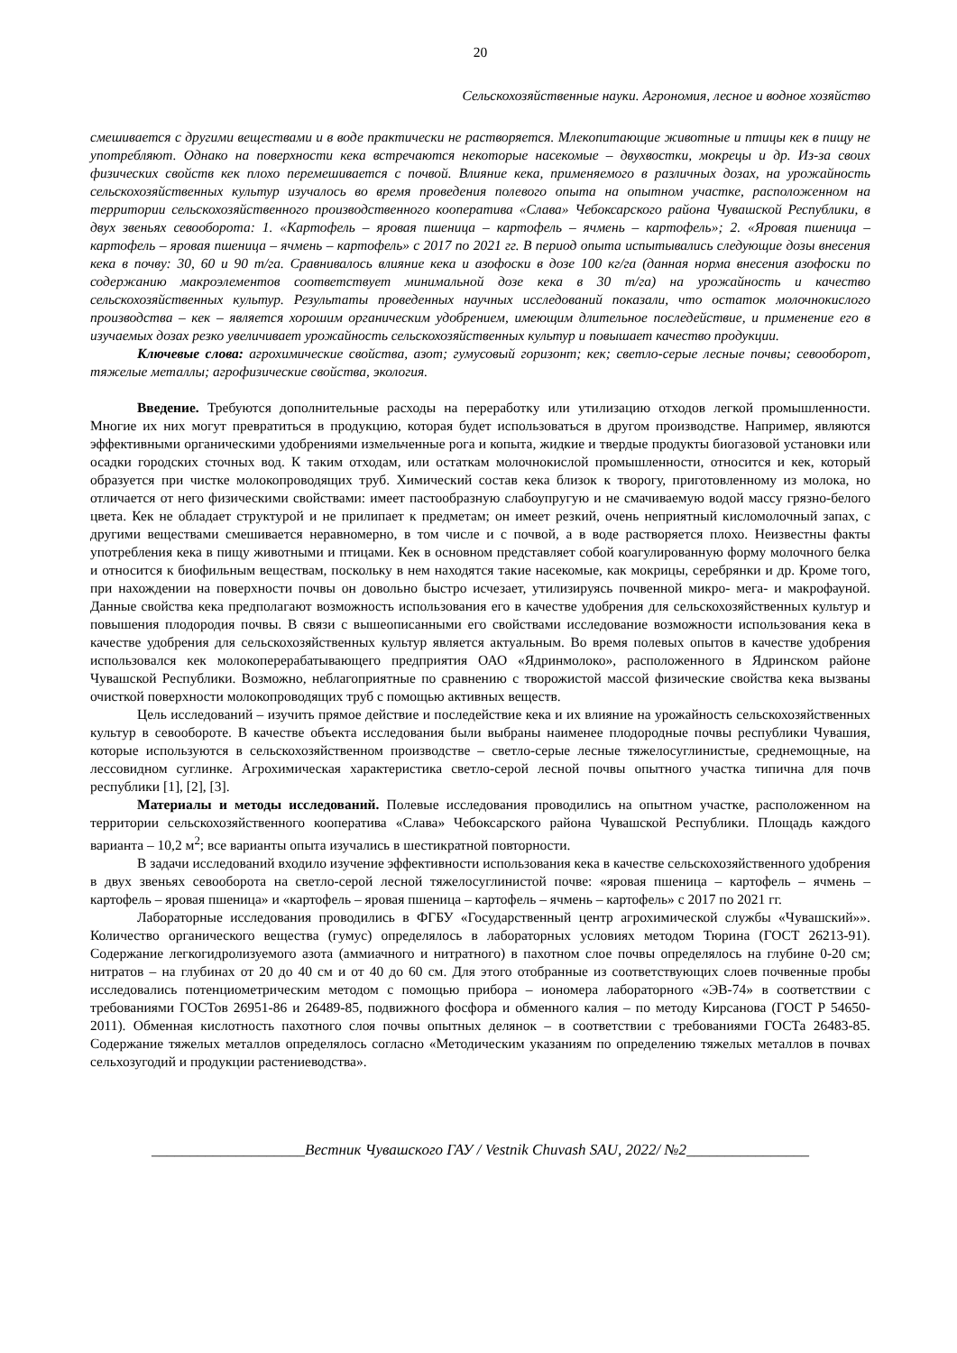20
Сельскохозяйственные науки. Агрономия, лесное и водное хозяйство
смешивается с другими веществами и в воде практически не растворяется. Млекопитающие животные и птицы кек в пищу не употребляют. Однако на поверхности кека встречаются некоторые насекомые – двухвостки, мокрецы и др. Из-за своих физических свойств кек плохо перемешивается с почвой. Влияние кека, применяемого в различных дозах, на урожайность сельскохозяйственных культур изучалось во время проведения полевого опыта на опытном участке, расположенном на территории сельскохозяйственного производственного кооператива «Слава» Чебоксарского района Чувашской Республики, в двух звеньях севооборота: 1. «Картофель – яровая пшеница – картофель – ячмень – картофель»; 2. «Яровая пшеница – картофель – яровая пшеница – ячмень – картофель» с 2017 по 2021 гг. В период опыта испытывались следующие дозы внесения кека в почву: 30, 60 и 90 т/га. Сравнивалось влияние кека и азофоски в дозе 100 кг/га (данная норма внесения азофоски по содержанию макроэлементов соответствует минимальной дозе кека в 30 т/га) на урожайность и качество сельскохозяйственных культур. Результаты проведенных научных исследований показали, что остаток молочнокислого производства – кек – является хорошим органическим удобрением, имеющим длительное последействие, и применение его в изучаемых дозах резко увеличивает урожайность сельскохозяйственных культур и повышает качество продукции.
Ключевые слова: агрохимические свойства, азот; гумусовый горизонт; кек; светло-серые лесные почвы; севооборот, тяжелые металлы; агрофизические свойства, экология.
Введение. Требуются дополнительные расходы на переработку или утилизацию отходов легкой промышленности. Многие их них могут превратиться в продукцию, которая будет использоваться в другом производстве. Например, являются эффективными органическими удобрениями измельченные рога и копыта, жидкие и твердые продукты биогазовой установки или осадки городских сточных вод. К таким отходам, или остаткам молочнокислой промышленности, относится и кек, который образуется при чистке молокопроводящих труб. Химический состав кека близок к творогу, приготовленному из молока, но отличается от него физическими свойствами: имеет пастообразную слабоупругую и не смачиваемую водой массу грязно-белого цвета. Кек не обладает структурой и не прилипает к предметам; он имеет резкий, очень неприятный кисломолочный запах, с другими веществами смешивается неравномерно, в том числе и с почвой, а в воде растворяется плохо. Неизвестны факты употребления кека в пищу животными и птицами. Кек в основном представляет собой коагулированную форму молочного белка и относится к биофильным веществам, поскольку в нем находятся такие насекомые, как мокрицы, серебрянки и др. Кроме того, при нахождении на поверхности почвы он довольно быстро исчезает, утилизируясь почвенной микро- мега- и макрофауной. Данные свойства кека предполагают возможность использования его в качестве удобрения для сельскохозяйственных культур и повышения плодородия почвы. В связи с вышеописанными его свойствами исследование возможности использования кека в качестве удобрения для сельскохозяйственных культур является актуальным. Во время полевых опытов в качестве удобрения использовался кек молокоперерабатывающего предприятия ОАО «Ядринмолоко», расположенного в Ядринском районе Чувашской Республики. Возможно, неблагоприятные по сравнению с творожистой массой физические свойства кека вызваны очисткой поверхности молокопроводящих труб с помощью активных веществ.
Цель исследований – изучить прямое действие и последействие кека и их влияние на урожайность сельскохозяйственных культур в севообороте. В качестве объекта исследования были выбраны наименее плодородные почвы республики Чувашия, которые используются в сельскохозяйственном производстве – светло-серые лесные тяжелосуглинистые, среднемощные, на лессовидном суглинке. Агрохимическая характеристика светло-серой лесной почвы опытного участка типична для почв республики [1], [2], [3].
Материалы и методы исследований. Полевые исследования проводились на опытном участке, расположенном на территории сельскохозяйственного кооператива «Слава» Чебоксарского района Чувашской Республики. Площадь каждого варианта – 10,2 м<sup>2</sup>; все варианты опыта изучались в шестикратной повторности.
В задачи исследований входило изучение эффективности использования кека в качестве сельскохозяйственного удобрения в двух звеньях севооборота на светло-серой лесной тяжелосуглинистой почве: «яровая пшеница – картофель – ячмень – картофель – яровая пшеница» и «картофель – яровая пшеница – картофель – ячмень – картофель» с 2017 по 2021 гг.
Лабораторные исследования проводились в ФГБУ «Государственный центр агрохимической службы «Чувашский»». Количество органического вещества (гумус) определялось в лабораторных условиях методом Тюрина (ГОСТ 26213-91). Содержание легкогидролизуемого азота (аммиачного и нитратного) в пахотном слое почвы определялось на глубине 0-20 см; нитратов – на глубинах от 20 до 40 см и от 40 до 60 см. Для этого отобранные из соответствующих слоев почвенные пробы исследовались потенциометрическим методом с помощью прибора – иономера лабораторного «ЭВ-74» в соответствии с требованиями ГОСТов 26951-86 и 26489-85, подвижного фосфора и обменного калия – по методу Кирсанова (ГОСТ Р 54650-2011). Обменная кислотность пахотного слоя почвы опытных делянок – в соответствии с требованиями ГОСТа 26483-85. Содержание тяжелых металлов определялось согласно «Методическим указаниям по определению тяжелых металлов в почвах сельхозугодий и продукции растениеводства».
____________________Вестник Чувашского ГАУ / Vestnik Chuvash SAU, 2022/ №2________________